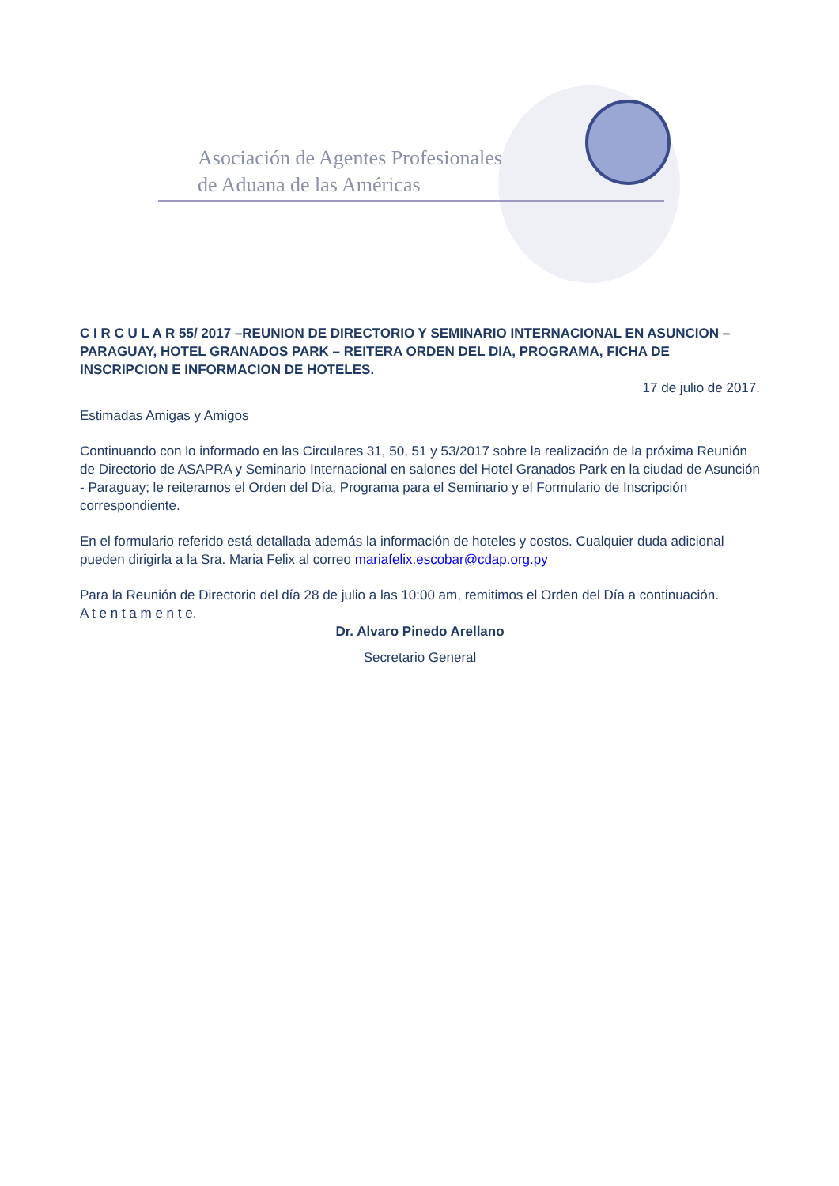Asociación de Agentes Profesionales
de Aduana de las Américas
C I R C U L A R 55/ 2017 –REUNION DE DIRECTORIO Y SEMINARIO INTERNACIONAL EN ASUNCION – PARAGUAY, HOTEL GRANADOS PARK – REITERA ORDEN DEL DIA, PROGRAMA, FICHA DE INSCRIPCION E INFORMACION DE HOTELES.
17 de julio de 2017.
Estimadas Amigas y Amigos
Continuando con lo informado en las Circulares 31, 50, 51 y 53/2017 sobre la realización de la próxima Reunión de Directorio de ASAPRA y Seminario Internacional en salones del Hotel Granados Park en la ciudad de Asunción - Paraguay; le reiteramos el Orden del Día, Programa para el Seminario y el Formulario de Inscripción correspondiente.
En el formulario referido está detallada además la información de hoteles y costos. Cualquier duda adicional pueden dirigirla a la Sra. Maria Felix al correo mariafelix.escobar@cdap.org.py
Para la Reunión de Directorio del día 28 de julio a las 10:00 am, remitimos el Orden del Día a continuación.
A t e n t a m e n t e.
Dr. Alvaro Pinedo Arellano
Secretario General